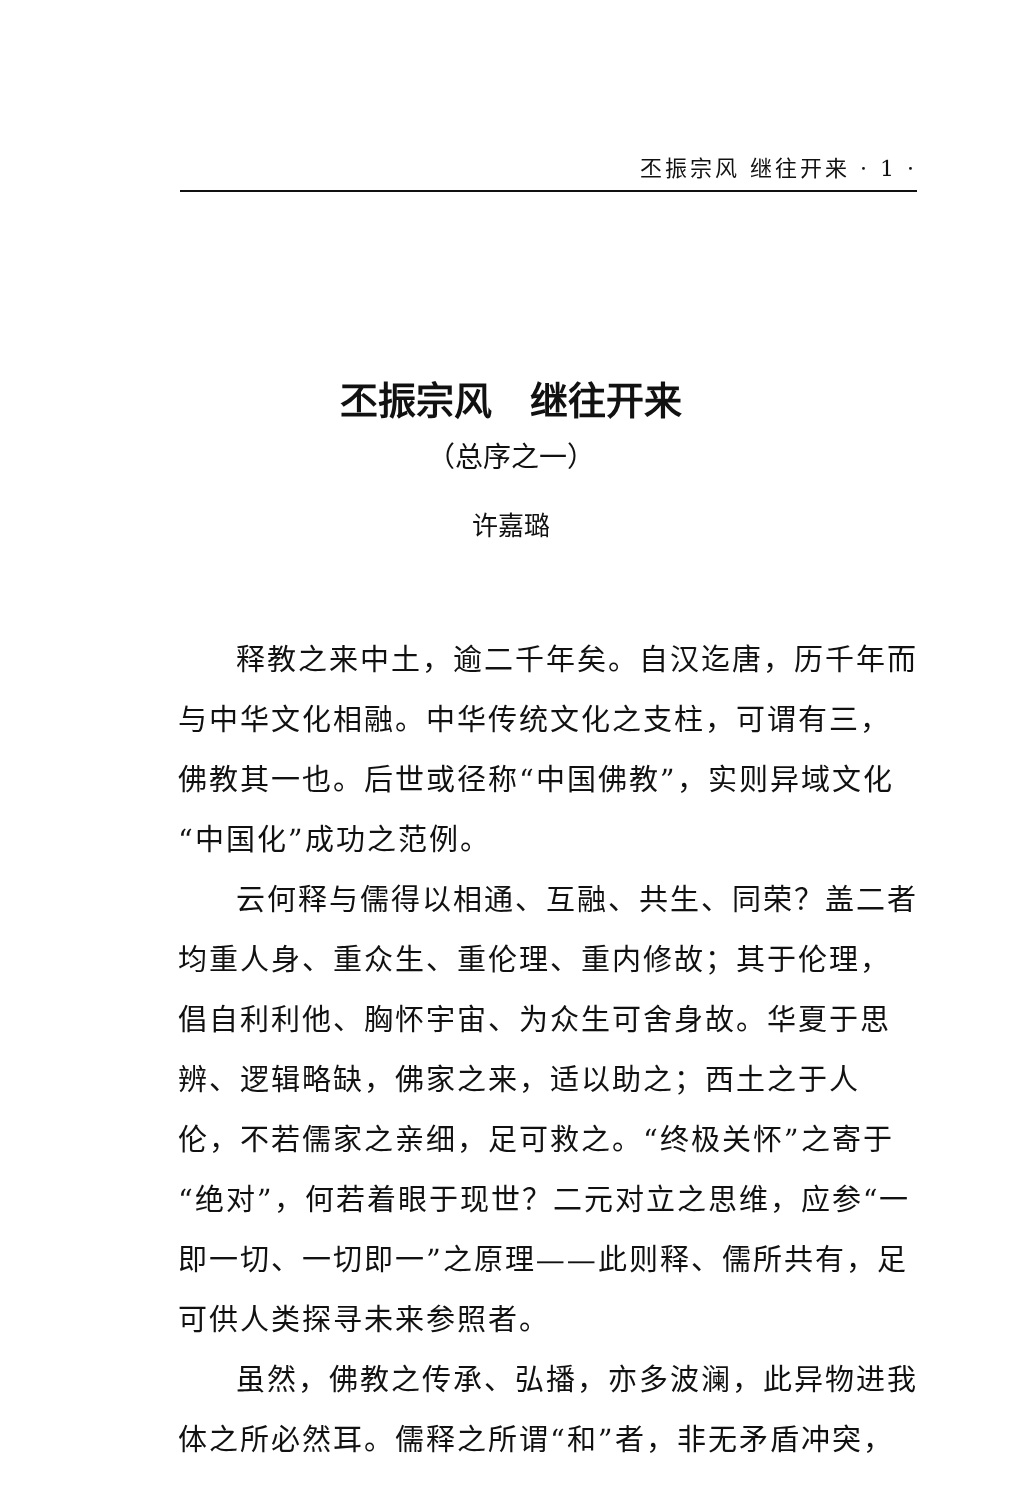丕振宗风 继往开来 · 1 ·
丕振宗风　继往开来
（总序之一）
许嘉璐
释教之来中土，逾二千年矣。自汉迄唐，历千年而与中华文化相融。中华传统文化之支柱，可谓有三，佛教其一也。后世或径称“中国佛教”，实则异域文化“中国化”成功之范例。
云何释与儒得以相通、互融、共生、同荣？盖二者均重人身、重众生、重伦理、重内修故；其于伦理，倡自利利他、胸怀宇宙、为众生可舍身故。华夏于思辨、逻辑略缺，佛家之来，适以助之；西土之于人伦，不若儒家之亲细，足可救之。“终极关怀”之寄于“绝对”，何若着眼于现世？二元对立之思维，应参“一即一切、一切即一”之原理——此则释、儒所共有，足可供人类探寻未来参照者。
虽然，佛教之传承、弘播，亦多波澜，此异物进我体之所必然耳。儒释之所谓“和”者，非无矛盾冲突，